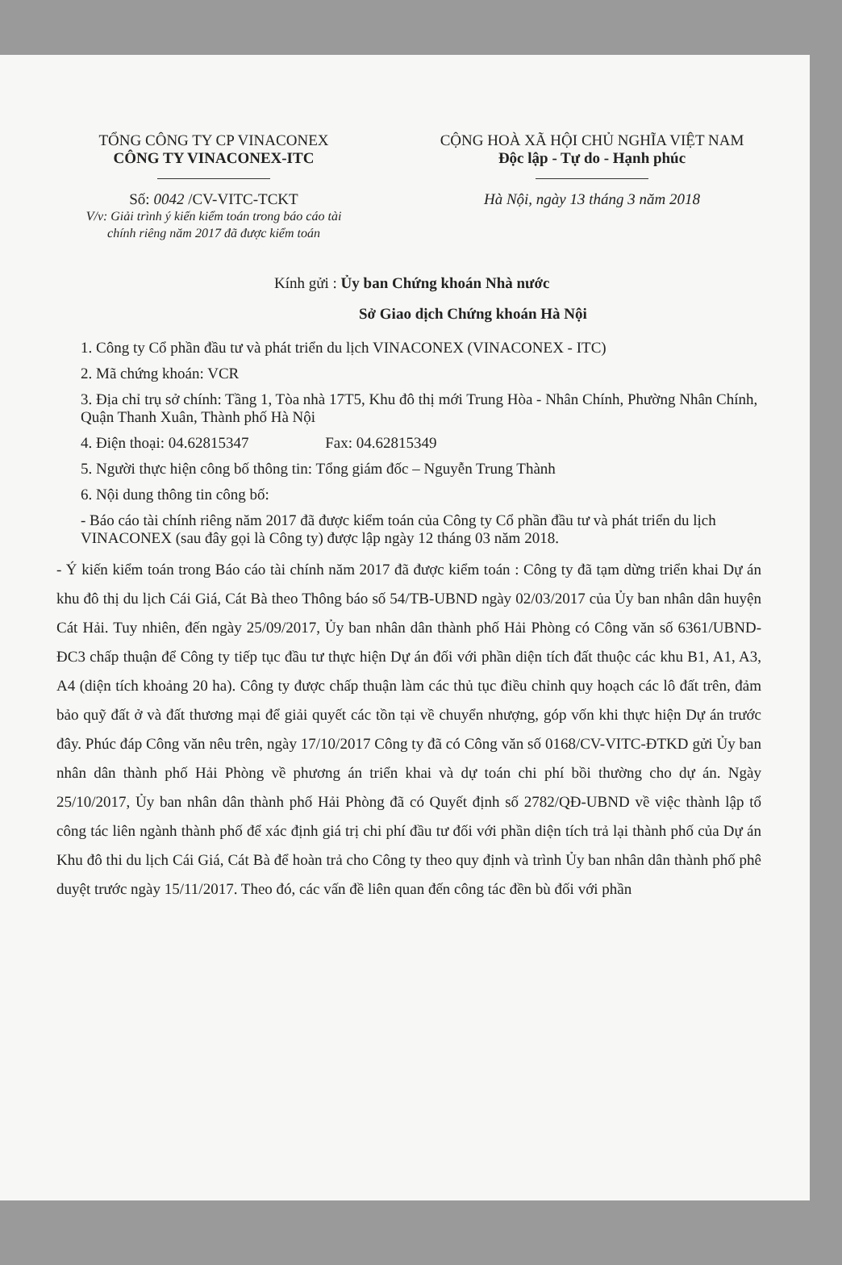TỔNG CÔNG TY CP VINACONEX
CÔNG TY VINACONEX-ITC
Số: 0042 /CV-VITC-TCKT
V/v: Giải trình ý kiến kiểm toán trong báo cáo tài chính riêng năm 2017 đã được kiểm toán
CỘNG HOÀ XÃ HỘI CHỦ NGHĨA VIỆT NAM
Độc lập - Tự do - Hạnh phúc
Hà Nội, ngày 13 tháng 3 năm 2018
Kính gửi : Ủy ban Chứng khoán Nhà nước
Sở Giao dịch Chứng khoán Hà Nội
1. Công ty Cổ phần đầu tư và phát triển du lịch VINACONEX (VINACONEX - ITC)
2. Mã chứng khoán: VCR
3. Địa chỉ trụ sở chính: Tầng 1, Tòa nhà 17T5, Khu đô thị mới Trung Hòa - Nhân Chính, Phường Nhân Chính, Quận Thanh Xuân, Thành phố Hà Nội
4. Điện thoại: 04.62815347 Fax: 04.62815349
5. Người thực hiện công bố thông tin: Tổng giám đốc – Nguyễn Trung Thành
6. Nội dung thông tin công bố:
- Báo cáo tài chính riêng năm 2017 đã được kiểm toán của Công ty Cổ phần đầu tư và phát triển du lịch VINACONEX (sau đây gọi là Công ty) được lập ngày 12 tháng 03 năm 2018.
- Ý kiến kiểm toán trong Báo cáo tài chính năm 2017 đã được kiểm toán : Công ty đã tạm dừng triển khai Dự án khu đô thị du lịch Cái Giá, Cát Bà theo Thông báo số 54/TB-UBND ngày 02/03/2017 của Ủy ban nhân dân huyện Cát Hải. Tuy nhiên, đến ngày 25/09/2017, Ủy ban nhân dân thành phố Hải Phòng có Công văn số 6361/UBND-ĐC3 chấp thuận để Công ty tiếp tục đầu tư thực hiện Dự án đối với phần diện tích đất thuộc các khu B1, A1, A3, A4 (diện tích khoảng 20 ha). Công ty được chấp thuận làm các thủ tục điều chỉnh quy hoạch các lô đất trên, đảm bảo quỹ đất ở và đất thương mại để giải quyết các tồn tại về chuyển nhượng, góp vốn khi thực hiện Dự án trước đây. Phúc đáp Công văn nêu trên, ngày 17/10/2017 Công ty đã có Công văn số 0168/CV-VITC-ĐTKD gửi Ủy ban nhân dân thành phố Hải Phòng về phương án triển khai và dự toán chi phí bồi thường cho dự án. Ngày 25/10/2017, Ủy ban nhân dân thành phố Hải Phòng đã có Quyết định số 2782/QĐ-UBND về việc thành lập tổ công tác liên ngành thành phố để xác định giá trị chi phí đầu tư đối với phần diện tích trả lại thành phố của Dự án Khu đô thi du lịch Cái Giá, Cát Bà để hoàn trả cho Công ty theo quy định và trình Ủy ban nhân dân thành phố phê duyệt trước ngày 15/11/2017. Theo đó, các vấn đề liên quan đến công tác đền bù đối với phần